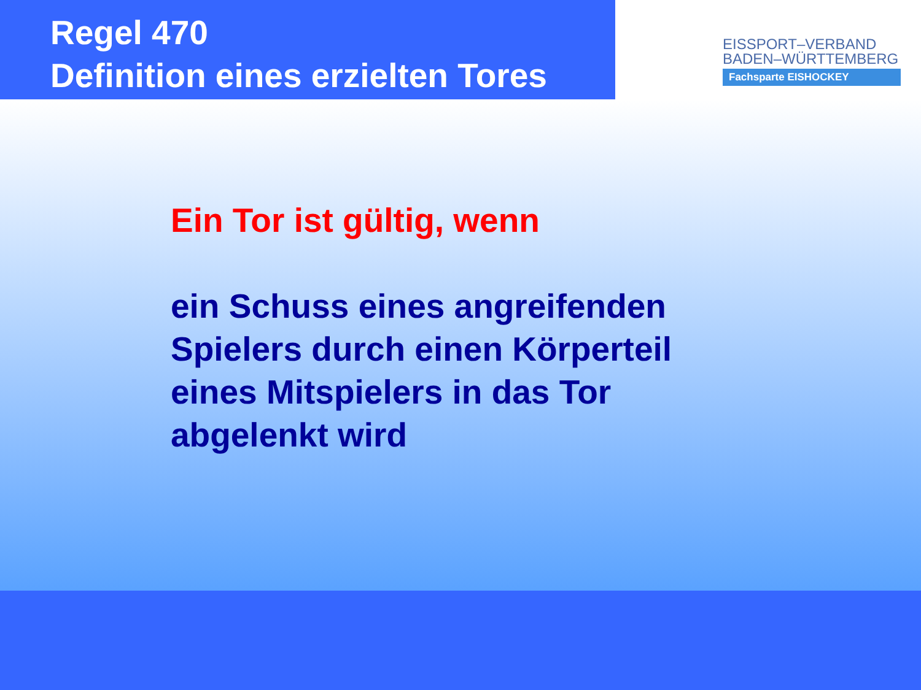Regel 470
Definition eines erzielten Tores
EISSPORT–VERBAND
BADEN–WÜRTTEMBERG
Fachsparte EISHOCKEY
Ein Tor ist gültig, wenn
ein Schuss eines angreifenden
Spielers durch einen Körperteil
eines Mitspielers in das Tor
abgelenkt wird